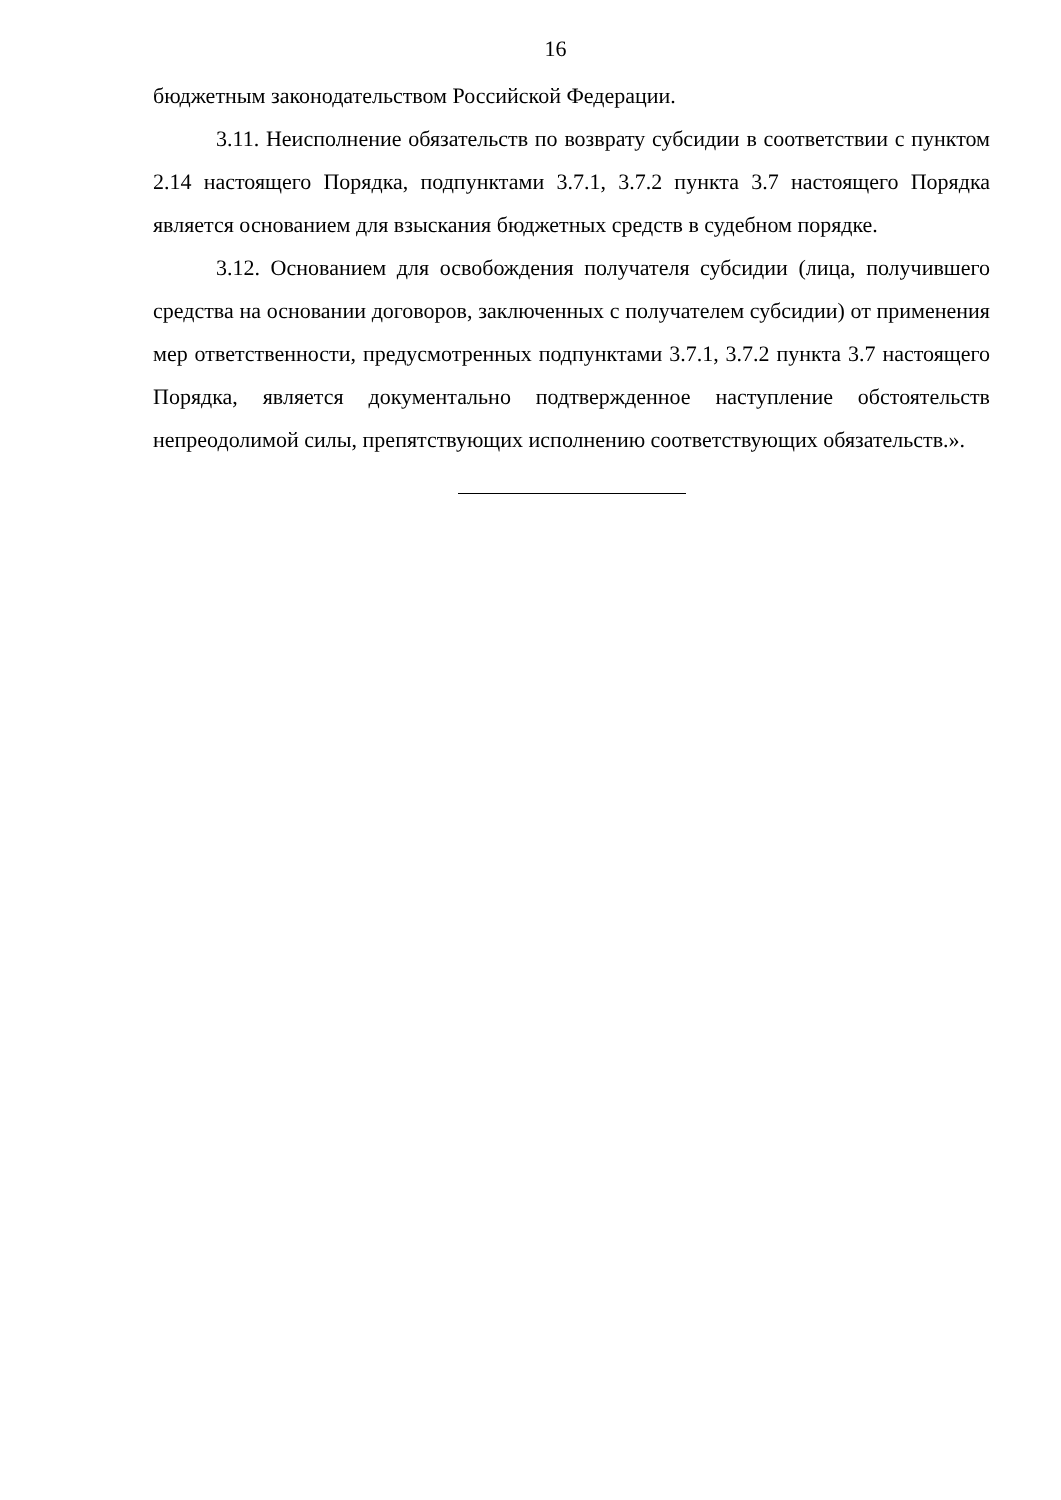16
бюджетным законодательством Российской Федерации.
3.11. Неисполнение обязательств по возврату субсидии в соответствии с пунктом 2.14 настоящего Порядка, подпунктами 3.7.1, 3.7.2 пункта 3.7 настоящего Порядка является основанием для взыскания бюджетных средств в судебном порядке.
3.12. Основанием для освобождения получателя субсидии (лица, получившего средства на основании договоров, заключенных с получателем субсидии) от применения мер ответственности, предусмотренных подпунктами 3.7.1, 3.7.2 пункта 3.7 настоящего Порядка, является документально подтвержденное наступление обстоятельств непреодолимой силы, препятствующих исполнению соответствующих обязательств.».